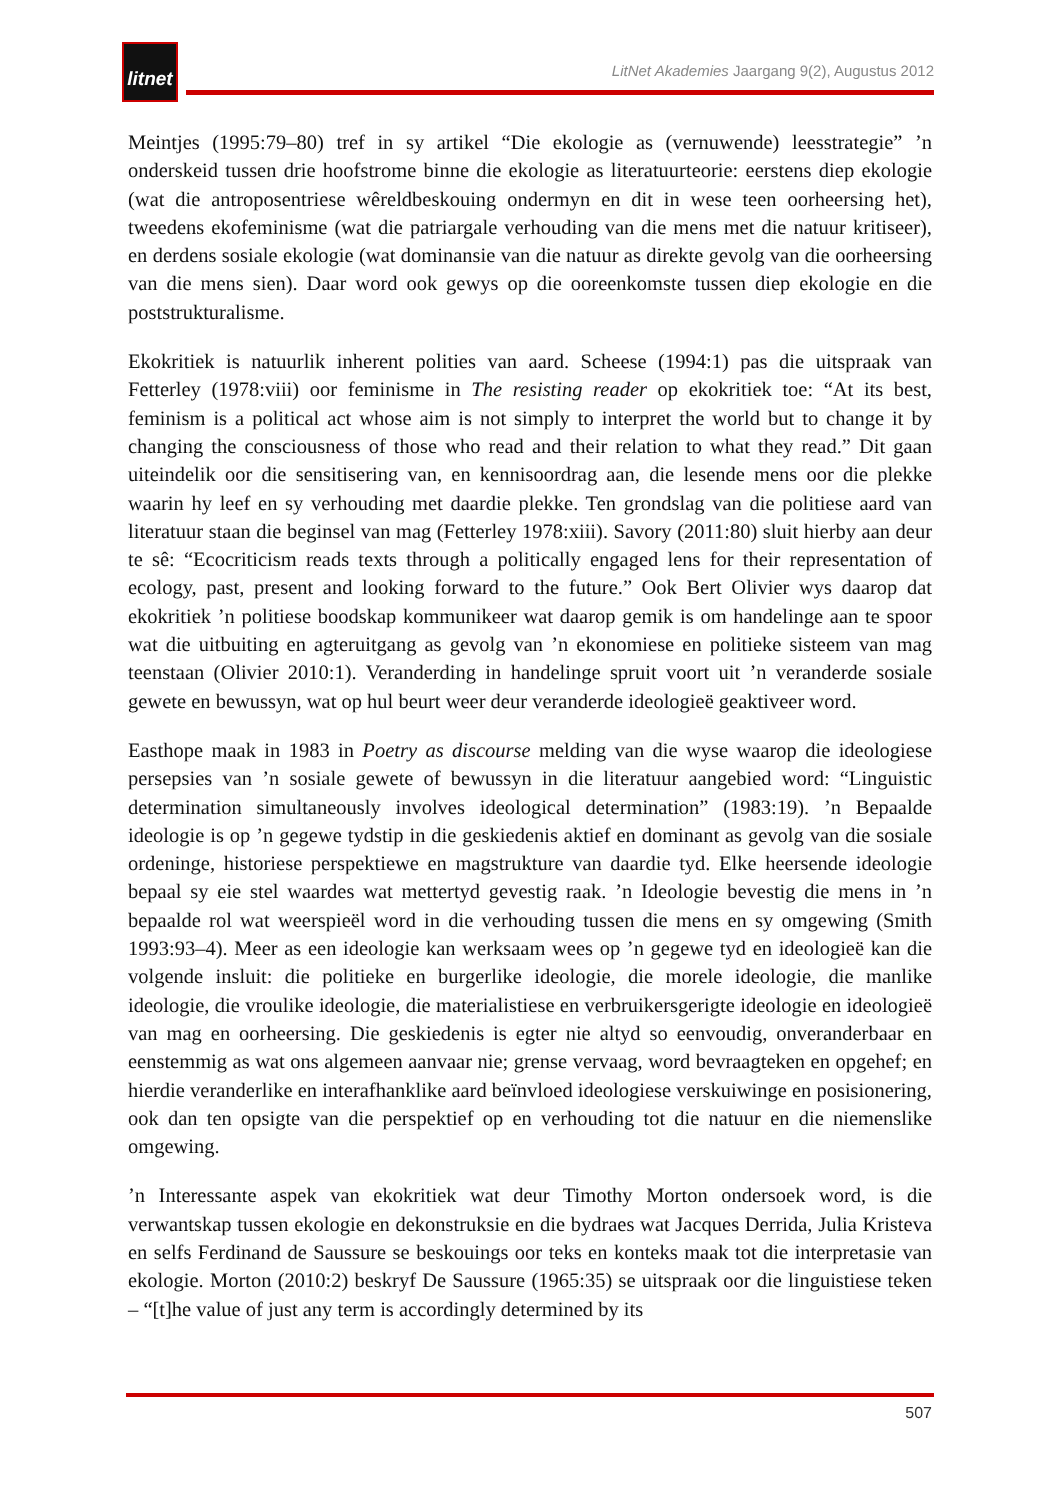litnet
LitNet Akademies Jaargang 9(2), Augustus 2012
Meintjes (1995:79–80) tref in sy artikel “Die ekologie as (vernuwende) leesstrategie” ’n onderskeid tussen drie hoofstrome binne die ekologie as literatuurteorie: eerstens diep ekologie (wat die antroposentriese wêreldbeskouing ondermyn en dit in wese teen oorheersing het), tweedens ekofeminisme (wat die patriargale verhouding van die mens met die natuur kritiseer), en derdens sosiale ekologie (wat dominansie van die natuur as direkte gevolg van die oorheersing van die mens sien). Daar word ook gewys op die ooreenkomste tussen diep ekologie en die poststrukturalisme.
Ekokritiek is natuurlik inherent polities van aard. Scheese (1994:1) pas die uitspraak van Fetterley (1978:viii) oor feminisme in The resisting reader op ekokritiek toe: “At its best, feminism is a political act whose aim is not simply to interpret the world but to change it by changing the consciousness of those who read and their relation to what they read.” Dit gaan uiteindelik oor die sensitisering van, en kennisoordrag aan, die lesende mens oor die plekke waarin hy leef en sy verhouding met daardie plekke. Ten grondslag van die politiese aard van literatuur staan die beginsel van mag (Fetterley 1978:xiii). Savory (2011:80) sluit hierby aan deur te sê: “Ecocriticism reads texts through a politically engaged lens for their representation of ecology, past, present and looking forward to the future.” Ook Bert Olivier wys daarop dat ekokritiek ’n politiese boodskap kommunikeer wat daarop gemik is om handelinge aan te spoor wat die uitbuiting en agteruitgang as gevolg van ’n ekonomiese en politieke sisteem van mag teenstaan (Olivier 2010:1). Veranderding in handelinge spruit voort uit ’n veranderde sosiale gewete en bewussyn, wat op hul beurt weer deur veranderde ideologieë geaktiveer word.
Easthope maak in 1983 in Poetry as discourse melding van die wyse waarop die ideologiese persepsies van ’n sosiale gewete of bewussyn in die literatuur aangebied word: “Linguistic determination simultaneously involves ideological determination” (1983:19). ’n Bepaalde ideologie is op ’n gegewe tydstip in die geskiedenis aktief en dominant as gevolg van die sosiale ordeninge, historiese perspektiewe en magstrukture van daardie tyd. Elke heersende ideologie bepaal sy eie stel waardes wat mettertyd gevestig raak. ’n Ideologie bevestig die mens in ’n bepaalde rol wat weerspieël word in die verhouding tussen die mens en sy omgewing (Smith 1993:93–4). Meer as een ideologie kan werksaam wees op ’n gegewe tyd en ideologieë kan die volgende insluit: die politieke en burgerlike ideologie, die morele ideologie, die manlike ideologie, die vroulike ideologie, die materialistiese en verbruikersgerigte ideologie en ideologieë van mag en oorheersing. Die geskiedenis is egter nie altyd so eenvoudig, onveranderbaar en eenstemmig as wat ons algemeen aanvaar nie; grense vervaag, word bevraagteken en opgehef; en hierdie veranderlike en interafhanklike aard beïnvloed ideologiese verskuiwinge en posisionering, ook dan ten opsigte van die perspektief op en verhouding tot die natuur en die niemenslike omgewing.
’n Interessante aspek van ekokritiek wat deur Timothy Morton ondersoek word, is die verwantskap tussen ekologie en dekonstruksie en die bydraes wat Jacques Derrida, Julia Kristeva en selfs Ferdinand de Saussure se beskouings oor teks en konteks maak tot die interpretasie van ekologie. Morton (2010:2) beskryf De Saussure (1965:35) se uitspraak oor die linguistiese teken – “[t]he value of just any term is accordingly determined by its
507